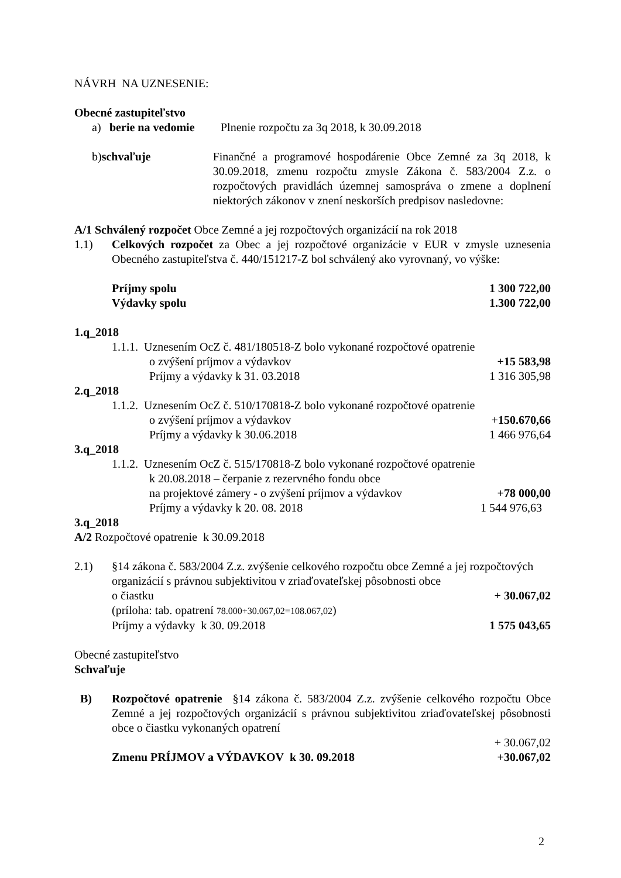NÁVRH NA UZNESENIE:
Obecné zastupiteľstvo
a) berie na vedomie Plnenie rozpočtu za 3q 2018, k 30.09.2018
b) schvaľuje Finančné a programové hospodárenie Obce Zemné za 3q 2018, k 30.09.2018, zmenu rozpočtu zmysle Zákona č. 583/2004 Z.z. o rozpočtových pravidlách územnej samospráva o zmene a doplnení niektorých zákonov v znení neskorších predpisov nasledovne:
A/1 Schválený rozpočet Obce Zemné a jej rozpočtových organizácií na rok 2018
1.1) Celkových rozpočet za Obec a jej rozpočtové organizácie v EUR v zmysle uznesenia Obecného zastupiteľstva č. 440/151217-Z bol schválený ako vyrovnaný, vo výške:
Príjmy spolu 1 300 722,00
Výdavky spolu 1.300 722,00
1.q_2018
1.1.1. Uznesením OcZ č. 481/180518-Z bolo vykonané rozpočtové opatrenie
o zvýšení príjmov a výdavkov +15 583,98
Príjmy a výdavky k 31. 03.2018 1 316 305,98
2.q_2018
1.1.2. Uznesením OcZ č. 510/170818-Z bolo vykonané rozpočtové opatrenie
o zvýšení príjmov a výdavkov +150.670,66
Príjmy a výdavky k 30.06.2018 1 466 976,64
3.q_2018
1.1.2. Uznesením OcZ č. 515/170818-Z bolo vykonané rozpočtové opatrenie
k 20.08.2018 – čerpanie z rezervného fondu obce
na projektové zámery - o zvýšení príjmov a výdavkov +78 000,00
Príjmy a výdavky k 20. 08. 2018 1 544 976,63
3.q_2018
A/2 Rozpočtové opatrenie k 30.09.2018
2.1) §14 zákona č. 583/2004 Z.z. zvýšenie celkového rozpočtu obce Zemné a jej rozpočtových organizácií s právnou subjektivitou v zriaďovateľskej pôsobnosti obce
o čiastku + 30.067,02
(príloha: tab. opatrení 78.000+30.067,02=108.067,02)
Príjmy a výdavky k 30. 09.2018 1 575 043,65
Obecné zastupiteľstvo
Schvaľuje
B) Rozpočtové opatrenie §14 zákona č. 583/2004 Z.z. zvýšenie celkového rozpočtu Obce Zemné a jej rozpočtových organizácií s právnou subjektivitou zriaďovateľskej pôsobnosti obce o čiastku vykonaných opatrení
+ 30.067,02
Zmenu PRÍJMOV a VÝDAVKOV k 30. 09.2018 +30.067,02
2